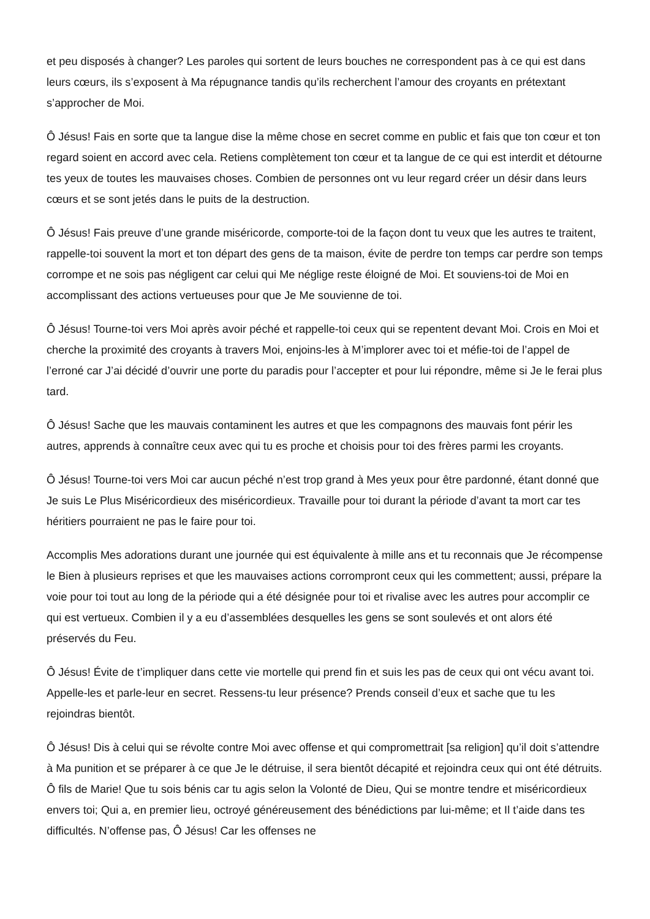et peu disposés à changer? Les paroles qui sortent de leurs bouches ne correspondent pas à ce qui est dans leurs cœurs, ils s’exposent à Ma répugnance tandis qu’ils recherchent l’amour des croyants en prétextant s’approcher de Moi.
Ô Jésus! Fais en sorte que ta langue dise la même chose en secret comme en public et fais que ton cœur et ton regard soient en accord avec cela. Retiens complètement ton cœur et ta langue de ce qui est interdit et détourne tes yeux de toutes les mauvaises choses. Combien de personnes ont vu leur regard créer un désir dans leurs cœurs et se sont jetés dans le puits de la destruction.
Ô Jésus! Fais preuve d’une grande miséricorde, comporte-toi de la façon dont tu veux que les autres te traitent, rappelle-toi souvent la mort et ton départ des gens de ta maison, évite de perdre ton temps car perdre son temps corrompe et ne sois pas négligent car celui qui Me néglige reste éloigné de Moi. Et souviens-toi de Moi en accomplissant des actions vertueuses pour que Je Me souvienne de toi.
Ô Jésus! Tourne-toi vers Moi après avoir péché et rappelle-toi ceux qui se repentent devant Moi. Crois en Moi et cherche la proximité des croyants à travers Moi, enjoins-les à M’implorer avec toi et méfie-toi de l’appel de l’erroné car J’ai décidé d’ouvrir une porte du paradis pour l’accepter et pour lui répondre, même si Je le ferai plus tard.
Ô Jésus! Sache que les mauvais contaminent les autres et que les compagnons des mauvais font périr les autres, apprends à connaître ceux avec qui tu es proche et choisis pour toi des frères parmi les croyants.
Ô Jésus! Tourne-toi vers Moi car aucun péché n’est trop grand à Mes yeux pour être pardonné, étant donné que Je suis Le Plus Miséricordieux des miséricordieux. Travaille pour toi durant la période d’avant ta mort car tes héritiers pourraient ne pas le faire pour toi.
Accomplis Mes adorations durant une journée qui est équivalente à mille ans et tu reconnais que Je récompense le Bien à plusieurs reprises et que les mauvaises actions corrompront ceux qui les commettent; aussi, prépare la voie pour toi tout au long de la période qui a été désignée pour toi et rivalise avec les autres pour accomplir ce qui est vertueux. Combien il y a eu d’assemblées desquelles les gens se sont soulevés et ont alors été préservés du Feu.
Ô Jésus! Évite de t’impliquer dans cette vie mortelle qui prend fin et suis les pas de ceux qui ont vécu avant toi. Appelle-les et parle-leur en secret. Ressens-tu leur présence? Prends conseil d’eux et sache que tu les rejoindras bientôt.
Ô Jésus! Dis à celui qui se révolte contre Moi avec offense et qui compromettrait [sa religion] qu’il doit s’attendre à Ma punition et se préparer à ce que Je le détruise, il sera bientôt décapité et rejoindra ceux qui ont été détruits. Ô fils de Marie! Que tu sois bénis car tu agis selon la Volonté de Dieu, Qui se montre tendre et miséricordieux envers toi; Qui a, en premier lieu, octroyé généreusement des bénédictions par lui-même; et Il t’aide dans tes difficultés. N’offense pas, Ô Jésus! Car les offenses ne